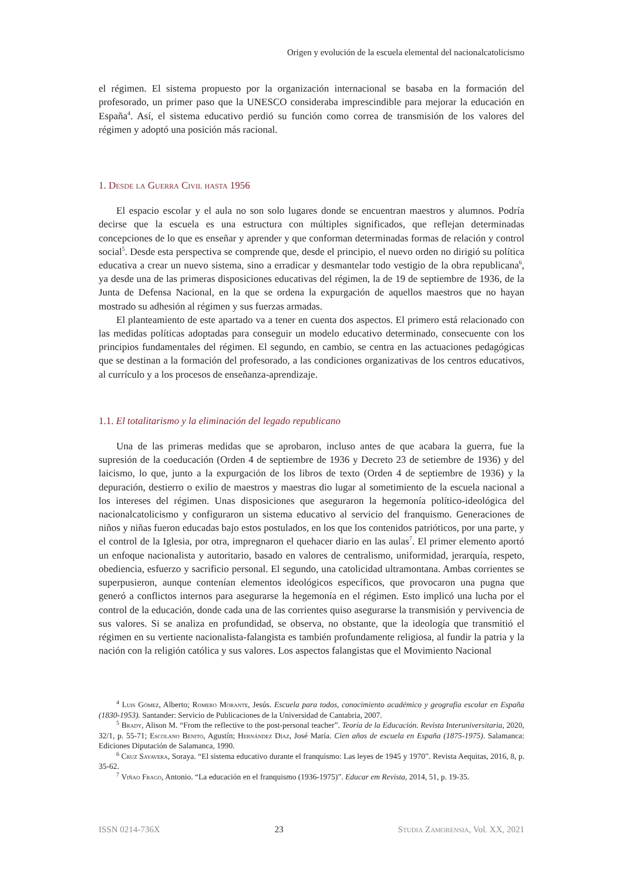Origen y evolución de la escuela elemental del nacionalcatolicismo
el régimen. El sistema propuesto por la organización internacional se basaba en la formación del profesorado, un primer paso que la UNESCO consideraba imprescindible para mejorar la educación en España<sup>4</sup>. Así, el sistema educativo perdió su función como correa de transmisión de los valores del régimen y adoptó una posición más racional.
1. Desde la Guerra Civil hasta 1956
El espacio escolar y el aula no son solo lugares donde se encuentran maestros y alumnos. Podría decirse que la escuela es una estructura con múltiples significados, que reflejan determinadas concepciones de lo que es enseñar y aprender y que conforman determinadas formas de relación y control social<sup>5</sup>. Desde esta perspectiva se comprende que, desde el principio, el nuevo orden no dirigió su política educativa a crear un nuevo sistema, sino a erradicar y desmantelar todo vestigio de la obra republicana<sup>6</sup>, ya desde una de las primeras disposiciones educativas del régimen, la de 19 de septiembre de 1936, de la Junta de Defensa Nacional, en la que se ordena la expurgación de aquellos maestros que no hayan mostrado su adhesión al régimen y sus fuerzas armadas.
El planteamiento de este apartado va a tener en cuenta dos aspectos. El primero está relacionado con las medidas políticas adoptadas para conseguir un modelo educativo determinado, consecuente con los principios fundamentales del régimen. El segundo, en cambio, se centra en las actuaciones pedagógicas que se destinan a la formación del profesorado, a las condiciones organizativas de los centros educativos, al currículo y a los procesos de enseñanza-aprendizaje.
1.1. El totalitarismo y la eliminación del legado republicano
Una de las primeras medidas que se aprobaron, incluso antes de que acabara la guerra, fue la supresión de la coeducación (Orden 4 de septiembre de 1936 y Decreto 23 de setiembre de 1936) y del laicismo, lo que, junto a la expurgación de los libros de texto (Orden 4 de septiembre de 1936) y la depuración, destierro o exilio de maestros y maestras dio lugar al sometimiento de la escuela nacional a los intereses del régimen. Unas disposiciones que aseguraron la hegemonía político-ideológica del nacionalcatolicismo y configuraron un sistema educativo al servicio del franquismo. Generaciones de niños y niñas fueron educadas bajo estos postulados, en los que los contenidos patrióticos, por una parte, y el control de la Iglesia, por otra, impregnaron el quehacer diario en las aulas<sup>7</sup>. El primer elemento aportó un enfoque nacionalista y autoritario, basado en valores de centralismo, uniformidad, jerarquía, respeto, obediencia, esfuerzo y sacrificio personal. El segundo, una catolicidad ultramontana. Ambas corrientes se superpusieron, aunque contenían elementos ideológicos específicos, que provocaron una pugna que generó a conflictos internos para asegurarse la hegemonía en el régimen. Esto implicó una lucha por el control de la educación, donde cada una de las corrientes quiso asegurarse la transmisión y pervivencia de sus valores. Si se analiza en profundidad, se observa, no obstante, que la ideología que transmitió el régimen en su vertiente nacionalista-falangista es también profundamente religiosa, al fundir la patria y la nación con la religión católica y sus valores. Los aspectos falangistas que el Movimiento Nacional
<sup>4</sup> Luis Gómez, Alberto; Romero Morante, Jesús. Escuela para todos, conocimiento académico y geografía escolar en España (1830-1953). Santander: Servicio de Publicaciones de la Universidad de Cantabria, 2007.
<sup>5</sup> Brady, Alison M. “From the reflective to the post-personal teacher”. Teoría de la Educación. Revista Interuniversitaria, 2020, 32/1, p. 55-71; Escolano Benito, Agustín; Hernández Díaz, José María. Cien años de escuela en España (1875-1975). Salamanca: Ediciones Diputación de Salamanca, 1990.
<sup>6</sup> Cruz Sayavera, Soraya. “El sistema educativo durante el franquismo: Las leyes de 1945 y 1970”. Revista Aequitas, 2016, 8, p. 35-62.
<sup>7</sup> Viñao Frago, Antonio. “La educación en el franquismo (1936-1975)”. Educar em Revista, 2014, 51, p. 19-35.
ISSN 0214-736X 23 Studia Zamorensia, Vol. XX, 2021